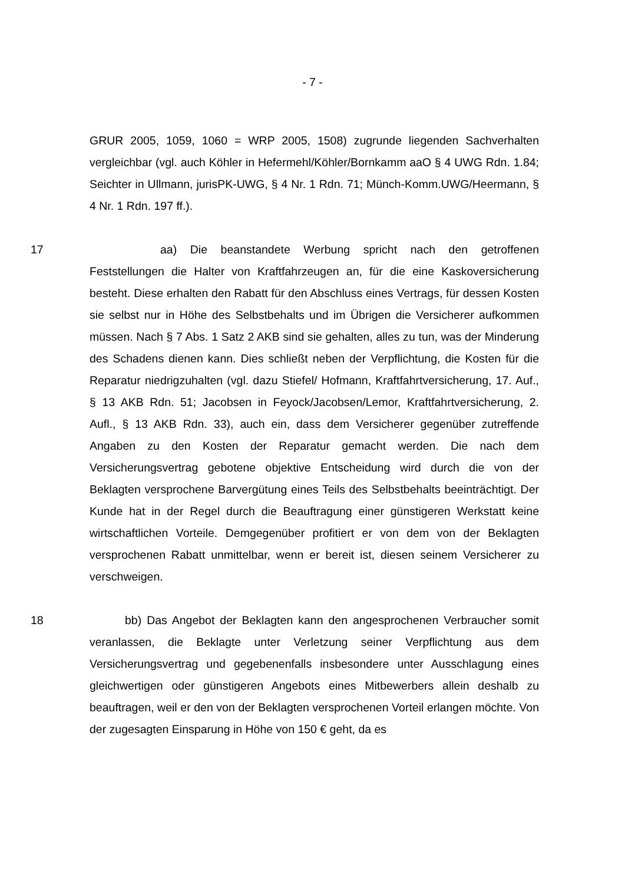- 7 -
GRUR 2005, 1059, 1060 = WRP 2005, 1508) zugrunde liegenden Sachverhalten vergleichbar (vgl. auch Köhler in Hefermehl/Köhler/Bornkamm aaO § 4 UWG Rdn. 1.84; Seichter in Ullmann, jurisPK-UWG, § 4 Nr. 1 Rdn. 71; Münch-Komm.UWG/Heermann, § 4 Nr. 1 Rdn. 197 ff.).
17 aa) Die beanstandete Werbung spricht nach den getroffenen Feststellungen die Halter von Kraftfahrzeugen an, für die eine Kaskoversicherung besteht. Diese erhalten den Rabatt für den Abschluss eines Vertrags, für dessen Kosten sie selbst nur in Höhe des Selbstbehalts und im Übrigen die Versicherer aufkommen müssen. Nach § 7 Abs. 1 Satz 2 AKB sind sie gehalten, alles zu tun, was der Minderung des Schadens dienen kann. Dies schließt neben der Verpflichtung, die Kosten für die Reparatur niedrigzuhalten (vgl. dazu Stiefel/ Hofmann, Kraftfahrtversicherung, 17. Auf., § 13 AKB Rdn. 51; Jacobsen in Feyock/Jacobsen/Lemor, Kraftfahrtversicherung, 2. Aufl., § 13 AKB Rdn. 33), auch ein, dass dem Versicherer gegenüber zutreffende Angaben zu den Kosten der Reparatur gemacht werden. Die nach dem Versicherungsvertrag gebotene objektive Entscheidung wird durch die von der Beklagten versprochene Barvergütung eines Teils des Selbstbehalts beeinträchtigt. Der Kunde hat in der Regel durch die Beauftragung einer günstigeren Werkstatt keine wirtschaftlichen Vorteile. Demgegenüber profitiert er von dem von der Beklagten versprochenen Rabatt unmittelbar, wenn er bereit ist, diesen seinem Versicherer zu verschweigen.
18 bb) Das Angebot der Beklagten kann den angesprochenen Verbraucher somit veranlassen, die Beklagte unter Verletzung seiner Verpflichtung aus dem Versicherungsvertrag und gegebenenfalls insbesondere unter Ausschlagung eines gleichwertigen oder günstigeren Angebots eines Mitbewerbers allein deshalb zu beauftragen, weil er den von der Beklagten versprochenen Vorteil erlangen möchte. Von der zugesagten Einsparung in Höhe von 150 € geht, da es